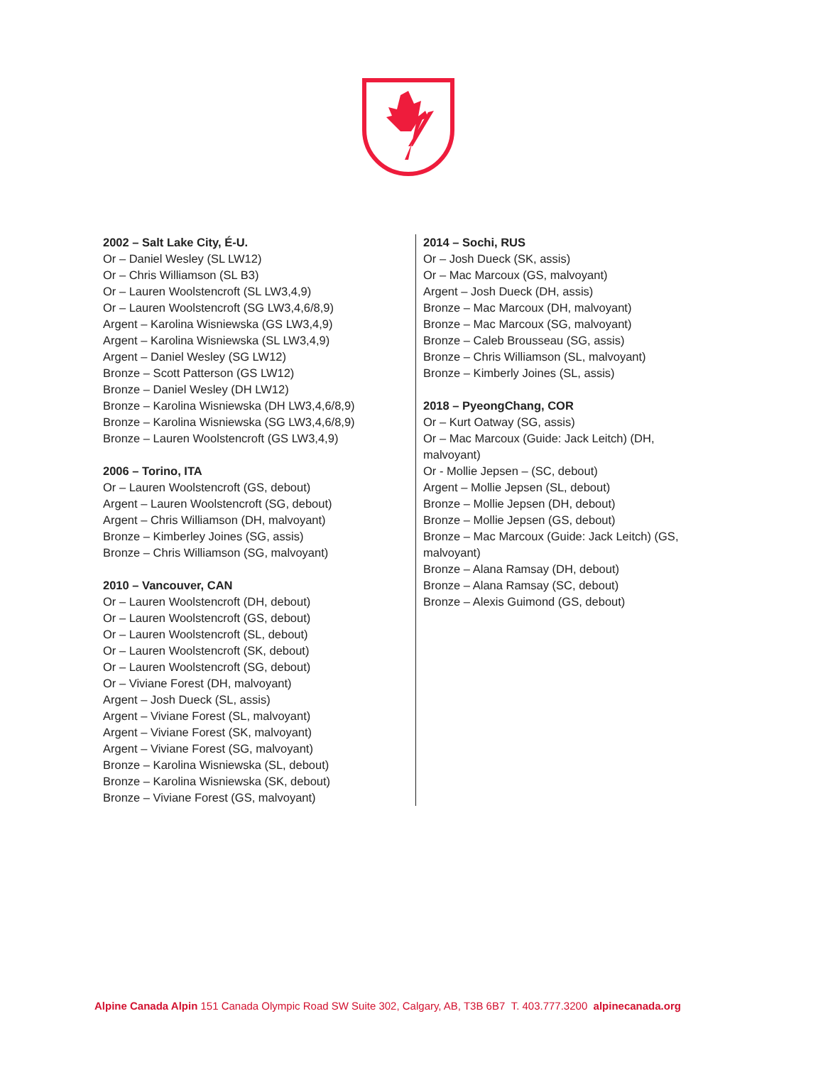2002 – Salt Lake City, É-U.
Or – Daniel Wesley (SL LW12)
Or – Chris Williamson (SL B3)
Or – Lauren Woolstencroft (SL LW3,4,9)
Or – Lauren Woolstencroft (SG LW3,4,6/8,9)
Argent – Karolina Wisniewska (GS LW3,4,9)
Argent – Karolina Wisniewska (SL LW3,4,9)
Argent – Daniel Wesley (SG LW12)
Bronze – Scott Patterson (GS LW12)
Bronze – Daniel Wesley (DH LW12)
Bronze – Karolina Wisniewska (DH LW3,4,6/8,9)
Bronze – Karolina Wisniewska (SG LW3,4,6/8,9)
Bronze – Lauren Woolstencroft (GS LW3,4,9)
2006 – Torino, ITA
Or – Lauren Woolstencroft (GS, debout)
Argent – Lauren Woolstencroft (SG, debout)
Argent – Chris Williamson (DH, malvoyant)
Bronze – Kimberley Joines (SG, assis)
Bronze – Chris Williamson (SG, malvoyant)
2010 – Vancouver, CAN
Or – Lauren Woolstencroft (DH, debout)
Or – Lauren Woolstencroft (GS, debout)
Or – Lauren Woolstencroft (SL, debout)
Or – Lauren Woolstencroft (SK, debout)
Or – Lauren Woolstencroft (SG, debout)
Or – Viviane Forest (DH, malvoyant)
Argent – Josh Dueck (SL, assis)
Argent – Viviane Forest (SL, malvoyant)
Argent – Viviane Forest (SK, malvoyant)
Argent – Viviane Forest (SG, malvoyant)
Bronze – Karolina Wisniewska (SL, debout)
Bronze – Karolina Wisniewska (SK, debout)
Bronze – Viviane Forest (GS, malvoyant)
2014 – Sochi, RUS
Or – Josh Dueck (SK, assis)
Or – Mac Marcoux (GS, malvoyant)
Argent – Josh Dueck (DH, assis)
Bronze – Mac Marcoux (DH, malvoyant)
Bronze – Mac Marcoux (SG, malvoyant)
Bronze – Caleb Brousseau (SG, assis)
Bronze – Chris Williamson (SL, malvoyant)
Bronze – Kimberly Joines (SL, assis)
2018 – PyeongChang, COR
Or – Kurt Oatway (SG, assis)
Or – Mac Marcoux (Guide: Jack Leitch) (DH, malvoyant)
Or - Mollie Jepsen – (SC, debout)
Argent – Mollie Jepsen (SL, debout)
Bronze – Mollie Jepsen (DH, debout)
Bronze – Mollie Jepsen (GS, debout)
Bronze – Mac Marcoux (Guide: Jack Leitch) (GS, malvoyant)
Bronze – Alana Ramsay (DH, debout)
Bronze – Alana Ramsay (SC, debout)
Bronze – Alexis Guimond (GS, debout)
Alpine Canada Alpin 151 Canada Olympic Road SW Suite 302, Calgary, AB, T3B 6B7 T. 403.777.3200 alpinecanada.org